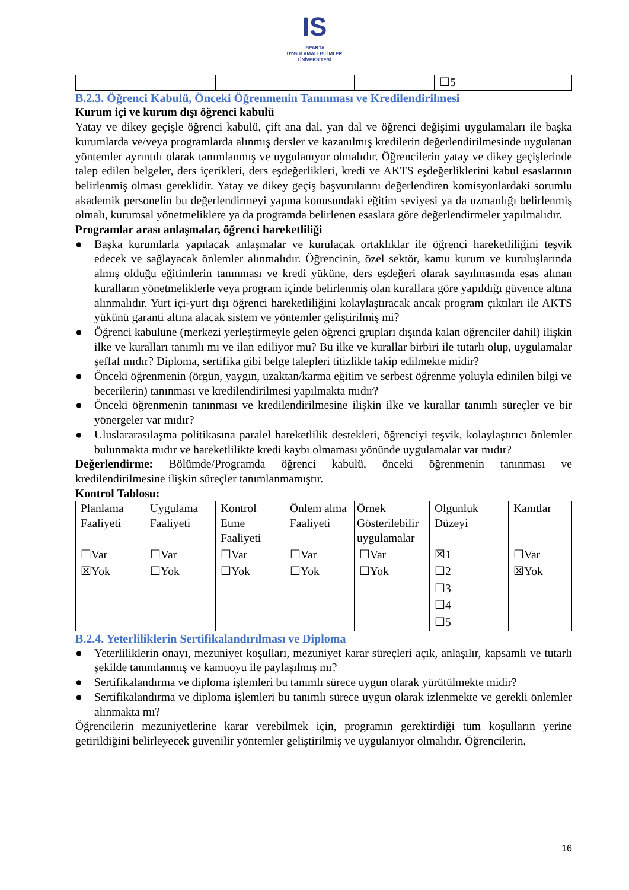IS
ISPARTA
UYGULAMALI BİLİMLER
ÜNİVERSİTESİ
| | | | | | ☐5 | |
B.2.3. Öğrenci Kabulü, Önceki Öğrenmenin Tanınması ve Kredilendirilmesi
Kurum içi ve kurum dışı öğrenci kabulü
Yatay ve dikey geçişle öğrenci kabulü, çift ana dal, yan dal ve öğrenci değişimi uygulamaları ile başka kurumlarda ve/veya programlarda alınmış dersler ve kazanılmış kredilerin değerlendirilmesinde uygulanan yöntemler ayrıntılı olarak tanımlanmış ve uygulanıyor olmalıdır. Öğrencilerin yatay ve dikey geçişlerinde talep edilen belgeler, ders içerikleri, ders eşdeğerlikleri, kredi ve AKTS eşdeğerliklerini kabul esaslarının belirlenmiş olması gereklidir. Yatay ve dikey geçiş başvurularını değerlendiren komisyonlardaki sorumlu akademik personelin bu değerlendirmeyi yapma konusundaki eğitim seviyesi ya da uzmanlığı belirlenmiş olmalı, kurumsal yönetmeliklere ya da programda belirlenen esaslara göre değerlendirmeler yapılmalıdır.
Programlar arası anlaşmalar, öğrenci hareketliliği
● Başka kurumlarla yapılacak anlaşmalar ve kurulacak ortaklıklar ile öğrenci hareketliliğini teşvik edecek ve sağlayacak önlemler alınmalıdır. Öğrencinin, özel sektör, kamu kurum ve kuruluşlarında almış olduğu eğitimlerin tanınması ve kredi yüküne, ders eşdeğeri olarak sayılmasında esas alınan kuralların yönetmeliklerle veya program içinde belirlenmiş olan kurallara göre yapıldığı güvence altına alınmalıdır. Yurt içi-yurt dışı öğrenci hareketliliğini kolaylaştıracak ancak program çıktıları ile AKTS yükünü garanti altına alacak sistem ve yöntemler geliştirilmiş mi?
● Öğrenci kabulüne (merkezi yerleştirmeyle gelen öğrenci grupları dışında kalan öğrenciler dahil) ilişkin ilke ve kuralları tanımlı mı ve ilan ediliyor mu? Bu ilke ve kurallar birbiri ile tutarlı olup, uygulamalar şeffaf mıdır? Diploma, sertifika gibi belge talepleri titizlikle takip edilmekte midir?
● Önceki öğrenmenin (örgün, yaygın, uzaktan/karma eğitim ve serbest öğrenme yoluyla edinilen bilgi ve becerilerin) tanınması ve kredilendirilmesi yapılmakta mıdır?
● Önceki öğrenmenin tanınması ve kredilendirilmesine ilişkin ilke ve kurallar tanımlı süreçler ve bir yönergeler var mıdır?
● Uluslararasılaşma politikasına paralel hareketlilik destekleri, öğrenciyi teşvik, kolaylaştırıcı önlemler bulunmakta mıdır ve hareketlilikte kredi kaybı olmaması yönünde uygulamalar var mıdır?
Değerlendirme: Bölümde/Programda öğrenci kabulü, önceki öğrenmenin tanınması ve kredilendirilmesine ilişkin süreçler tanımlanmamıştır.
Kontrol Tablosu:
| Planlama Faaliyeti | Uygulama Faaliyeti | Kontrol Etme Faaliyeti | Önlem alma Faaliyeti | Örnek Gösterilebilir uygulamalar | Olgunluk Düzeyi | Kanıtlar |
| ☐Var ☒Yok | ☐Var ☐Yok | ☐Var ☐Yok | ☐Var ☐Yok | ☐Var ☐Yok | ☒1 ☐2 ☐3 ☐4 ☐5 | ☐Var ☒Yok |
B.2.4. Yeterliliklerin Sertifikalandırılması ve Diploma
● Yeterliliklerin onayı, mezuniyet koşulları, mezuniyet karar süreçleri açık, anlaşılır, kapsamlı ve tutarlı şekilde tanımlanmış ve kamuoyu ile paylaşılmış mı?
● Sertifikalandırma ve diploma işlemleri bu tanımlı sürece uygun olarak yürütülmekte midir?
● Sertifikalandırma ve diploma işlemleri bu tanımlı sürece uygun olarak izlenmekte ve gerekli önlemler alınmakta mı?
Öğrencilerin mezuniyetlerine karar verebilmek için, programın gerektirdiği tüm koşulların yerine getirildiğini belirleyecek güvenilir yöntemler geliştirilmiş ve uygulanıyor olmalıdır. Öğrencilerin,
16